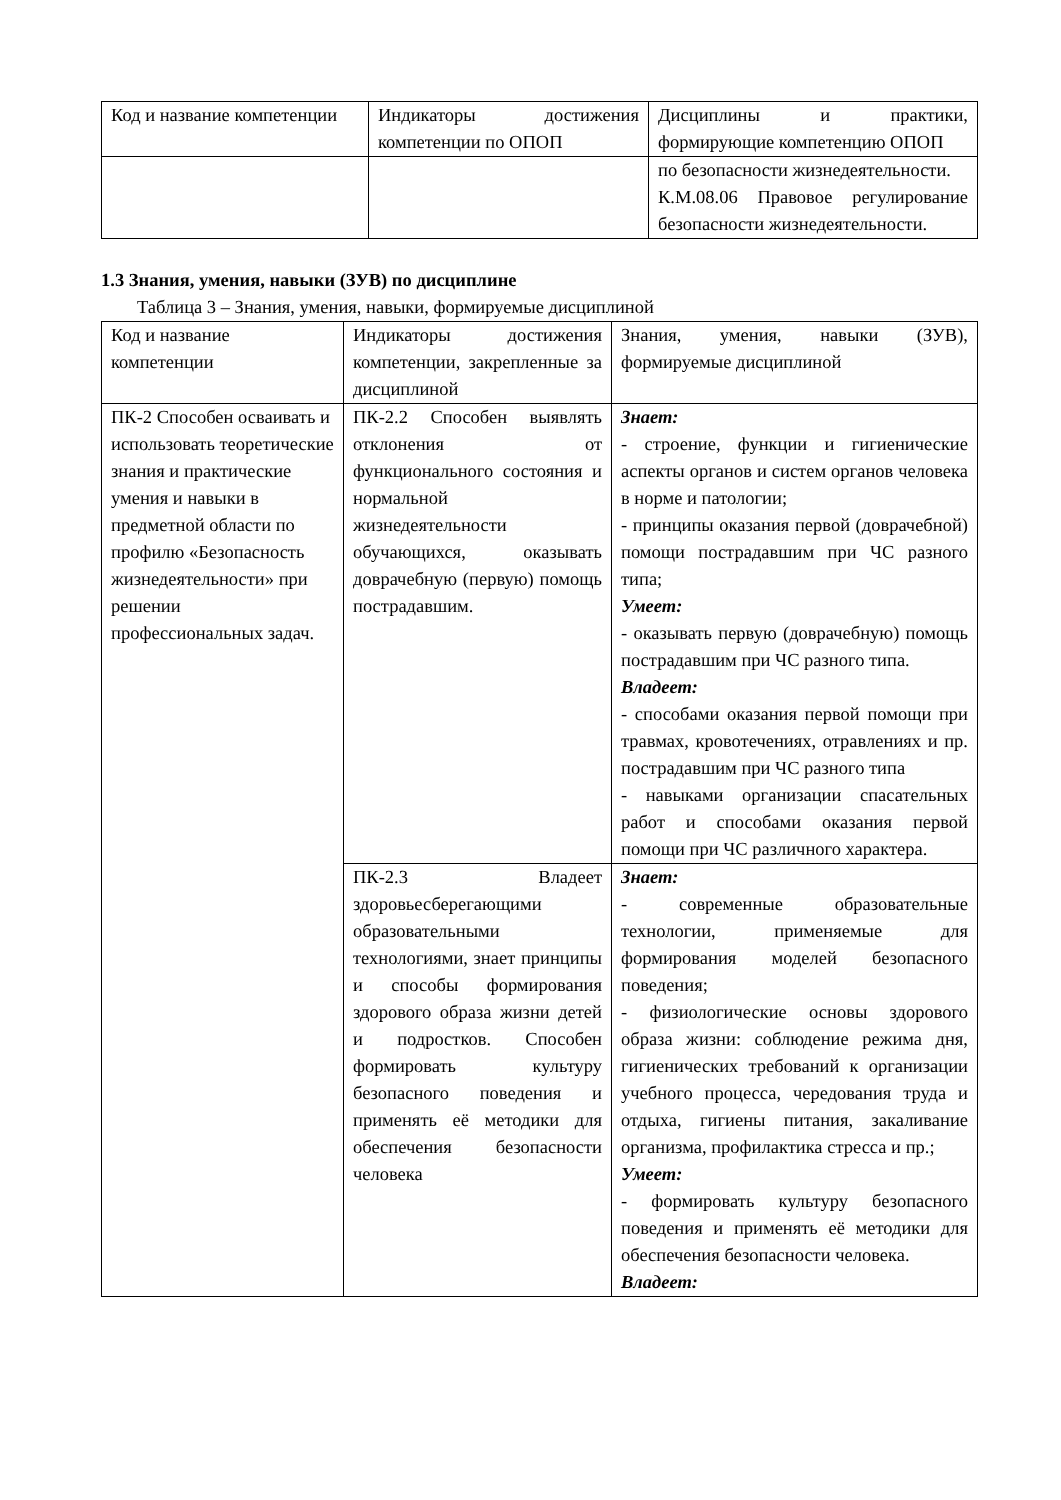| Код и название компетенции | Индикаторы достижения компетенции по ОПОП | Дисциплины и практики, формирующие компетенцию ОПОП |
| | | по безопасности жизнедеятельности. К.М.08.06 Правовое регулирование безопасности жизнедеятельности. |
1.3 Знания, умения, навыки (ЗУВ) по дисциплине
Таблица 3 – Знания, умения, навыки, формируемые дисциплиной
| Код и название компетенции | Индикаторы достижения компетенции, закрепленные за дисциплиной | Знания, умения, навыки (ЗУВ), формируемые дисциплиной |
| ПК-2 Способен осваивать и использовать теоретические знания и практические умения и навыки в предметной области по профилю «Безопасность жизнедеятельности» при решении профессиональных задач. | ПК-2.2 Способен выявлять отклонения от функционального состояния и нормальной жизнедеятельности обучающихся, оказывать доврачебную (первую) помощь пострадавшим. | Знает: - строение, функции и гигиенические аспекты органов и систем органов человека в норме и патологии; - принципы оказания первой (доврачебной) помощи пострадавшим при ЧС разного типа; Умеет: - оказывать первую (доврачебную) помощь пострадавшим при ЧС разного типа. Владеет: - способами оказания первой помощи при травмах, кровотечениях, отравлениях и пр. пострадавшим при ЧС разного типа - навыками организации спасательных работ и способами оказания первой помощи при ЧС различного характера. |
| | ПК-2.3 Владеет здоровьесберегающими образовательными технологиями, знает принципы и способы формирования здорового образа жизни детей и подростков. Способен формировать культуру безопасного поведения и применять её методики для обеспечения безопасности человека | Знает: - современные образовательные технологии, применяемые для формирования моделей безопасного поведения; - физиологические основы здорового образа жизни: соблюдение режима дня, гигиенических требований к организации учебного процесса, чередования труда и отдыха, гигиены питания, закаливание организма, профилактика стресса и пр.; Умеет: - формировать культуру безопасного поведения и применять её методики для обеспечения безопасности человека. Владеет: |